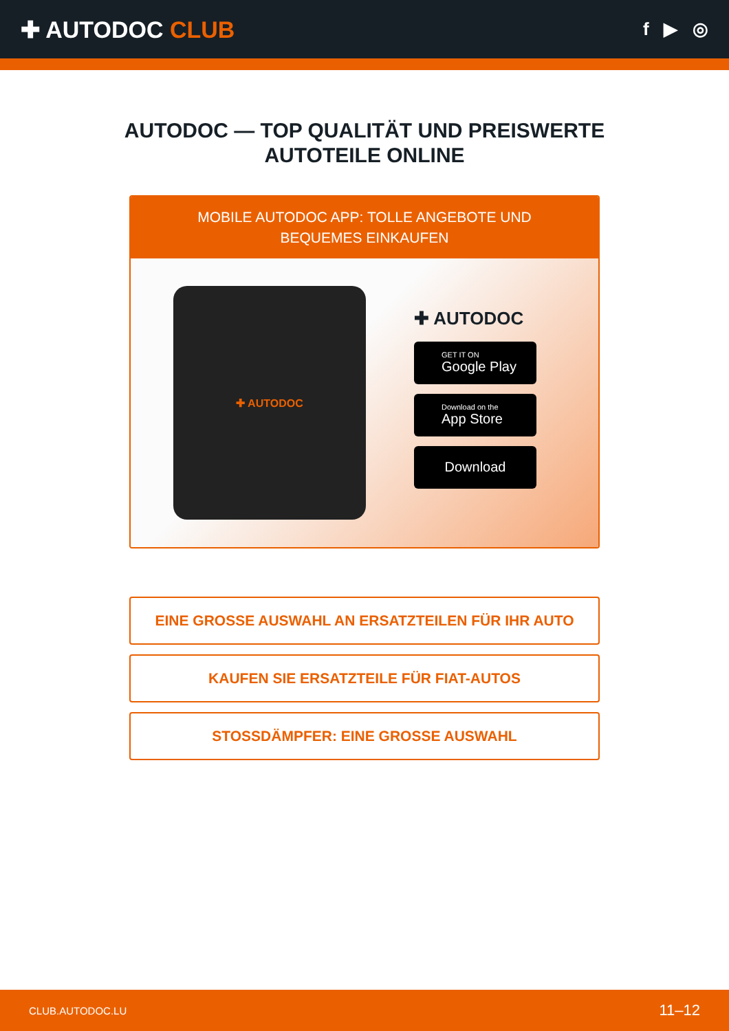✚ AUTODOC CLUB
f ▶ ◎
AUTODOC — TOP QUALITÄT UND PREISWERTE AUTOTEILE ONLINE
MOBILE AUTODOC APP: TOLLE ANGEBOTE UND BEQUEMES EINKAUFEN
✚ AUTODOC
✚ AUTODOC
GET IT ON
Google Play
Download on the
App Store
Download
EINE GROSSE AUSWAHL AN ERSATZTEILEN FÜR IHR AUTO
KAUFEN SIE ERSATZTEILE FÜR FIAT-AUTOS
STOSSDÄMPFER: EINE GROSSE AUSWAHL
CLUB.AUTODOC.LU 11–12